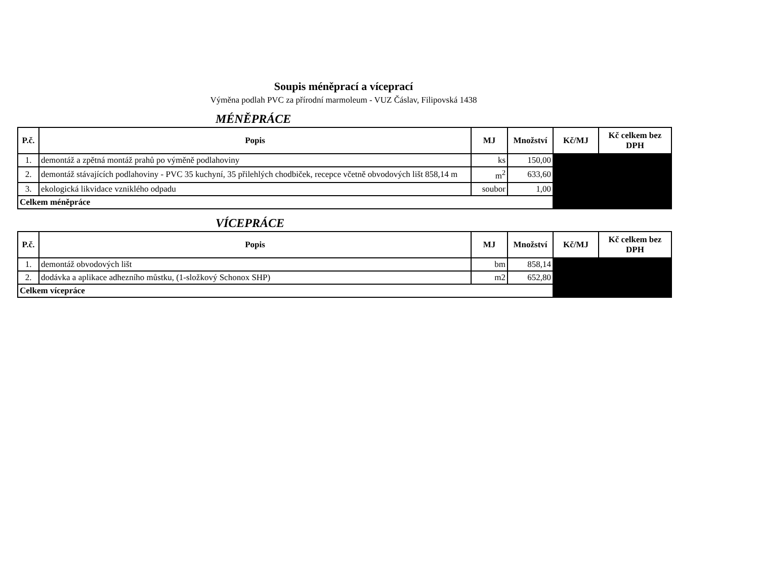Soupis méněprací a víceprací
Výměna podlah PVC za přírodní marmoleum - VUZ Čáslav, Filipovská 1438
MÉNĚPRÁCE
| P.č. | Popis | MJ | Množství | Kč/MJ | Kč celkem bez DPH |
| --- | --- | --- | --- | --- | --- |
| 1. | demontáž a zpětná montáž prahů po výměně podlahoviny | ks | 150,00 | | |
| 2. | demontáž stávajících podlahoviny - PVC 35 kuchyní, 35 přilehlých chodbiček, recepce včetně obvodových lišt 858,14 m | m<sup>2</sup> | 633,60 | | |
| 3. | ekologická likvidace vzniklého odpadu | soubor | 1,00 | | |
| Celkem méněpráce | | | | | |
VÍCEPRÁCE
| P.č. | Popis | MJ | Množství | Kč/MJ | Kč celkem bez DPH |
| --- | --- | --- | --- | --- | --- |
| 1. | demontáž obvodových lišt | bm | 858,14 | | |
| 2. | dodávka a aplikace adhezního můstku, (1-složkový Schonox SHP) | m2 | 652,80 | | |
| Celkem vícepráce | | | | | |